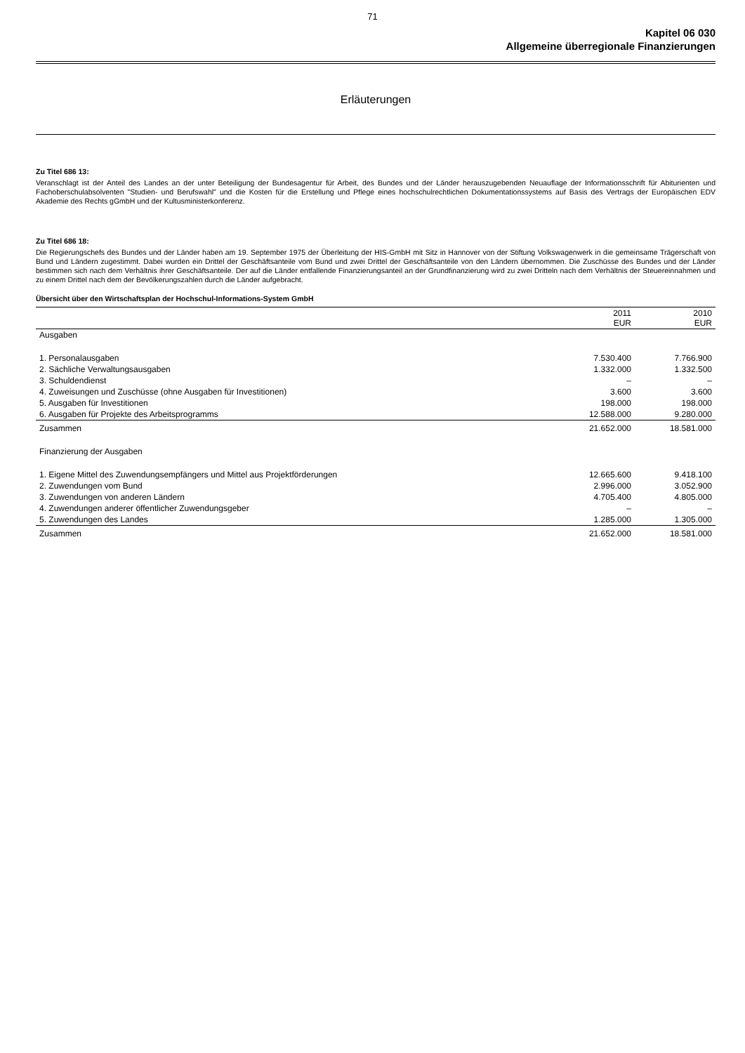71
Kapitel 06 030
Allgemeine überregionale Finanzierungen
Erläuterungen
Zu Titel 686 13:
Veranschlagt ist der Anteil des Landes an der unter Beteiligung der Bundesagentur für Arbeit, des Bundes und der Länder herauszugebenden Neuauflage der Informationsschrift für Abiturienten und Fachoberschulabsolventen "Studien- und Berufswahl" und die Kosten für die Erstellung und Pflege eines hochschulrechtlichen Dokumentationssystems auf Basis des Vertrags der Europäischen EDV Akademie des Rechts gGmbH und der Kultusministerkonferenz.
Zu Titel 686 18:
Die Regierungschefs des Bundes und der Länder haben am 19. September 1975 der Überleitung der HIS-GmbH mit Sitz in Hannover von der Stiftung Volkswagenwerk in die gemeinsame Trägerschaft von Bund und Ländern zugestimmt. Dabei wurden ein Drittel der Geschäftsanteile vom Bund und zwei Drittel der Geschäftsanteile von den Ländern übernommen. Die Zuschüsse des Bundes und der Länder bestimmen sich nach dem Verhältnis ihrer Geschäftsanteile. Der auf die Länder entfallende Finanzierungsanteil an der Grundfinanzierung wird zu zwei Dritteln nach dem Verhältnis der Steuereinnahmen und zu einem Drittel nach dem der Bevölkerungszahlen durch die Länder aufgebracht.
Übersicht über den Wirtschaftsplan der Hochschul-Informations-System GmbH
| | 2011 EUR | 2010 EUR |
| --- | --- | --- |
| Ausgaben | | |
| 1. Personalausgaben | 7.530.400 | 7.766.900 |
| 2. Sächliche Verwaltungsausgaben | 1.332.000 | 1.332.500 |
| 3. Schuldendienst | – | – |
| 4. Zuweisungen und Zuschüsse (ohne Ausgaben für Investitionen) | 3.600 | 3.600 |
| 5. Ausgaben für Investitionen | 198.000 | 198.000 |
| 6. Ausgaben für Projekte des Arbeitsprogramms | 12.588.000 | 9.280.000 |
| Zusammen | 21.652.000 | 18.581.000 |
| Finanzierung der Ausgaben | | |
| 1. Eigene Mittel des Zuwendungsempfängers und Mittel aus Projektförderungen | 12.665.600 | 9.418.100 |
| 2. Zuwendungen vom Bund | 2.996.000 | 3.052.900 |
| 3. Zuwendungen von anderen Ländern | 4.705.400 | 4.805.000 |
| 4. Zuwendungen anderer öffentlicher Zuwendungsgeber | – | – |
| 5. Zuwendungen des Landes | 1.285.000 | 1.305.000 |
| Zusammen | 21.652.000 | 18.581.000 |